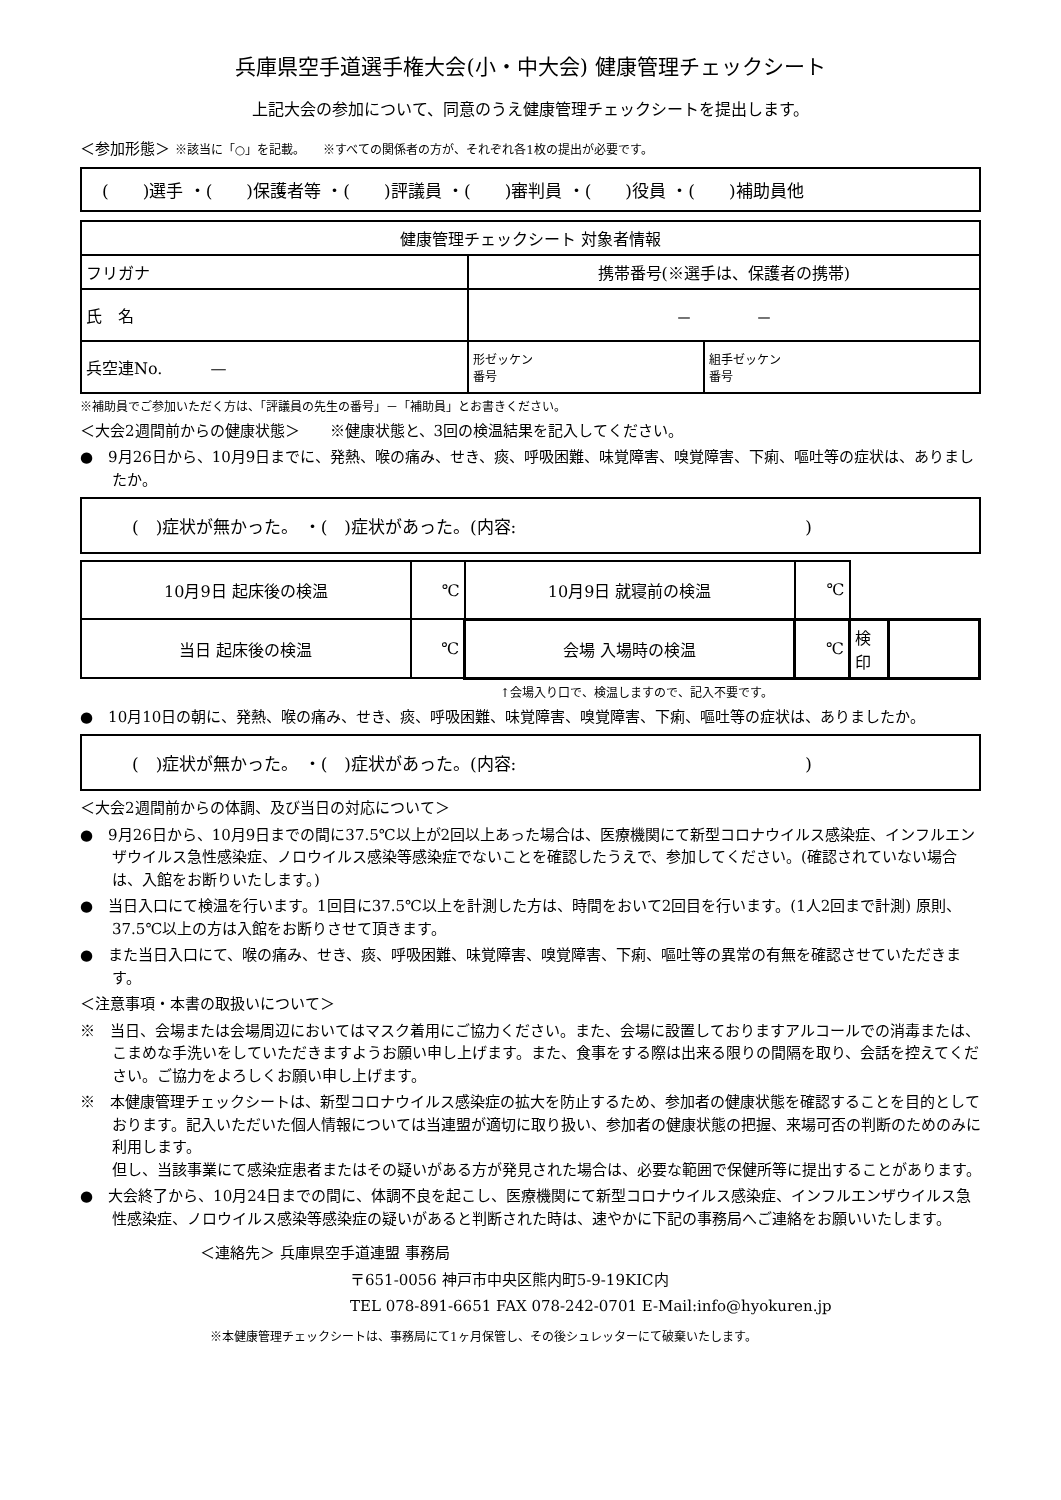兵庫県空手道選手権大会(小・中大会) 健康管理チェックシート
上記大会の参加について、同意のうえ健康管理チェックシートを提出します。
＜参加形態＞ ※該当に「○」を記載。　　※すべての関係者の方が、それぞれ各1枚の提出が必要です。
(　　)選手 ・(　　)保護者等 ・(　　)評議員 ・(　　)審判員 ・(　　)役員 ・(　　)補助員他
| 健康管理チェックシート 対象者情報 | | |
| フリガナ | 携帯番号(※選手は、保護者の携帯) | |
| 氏 名 | － － | |
| 兵空連No. — | 形ゼッケン 番号 | 組手ゼッケン 番号 |
※補助員でご参加いただく方は、「評議員の先生の番号」－「補助員」とお書きください。
＜大会2週間前からの健康状態＞　　※健康状態と、3回の検温結果を記入してください。
●　9月26日から、10月9日までに、発熱、喉の痛み、せき、痰、呼吸困難、味覚障害、嗅覚障害、下痢、嘔吐等の症状は、ありましたか。
(　)症状が無かった。 ・(　)症状があった。(内容:　　　　　　　　　　　　　　　　　)
| 10月9日 起床後の検温 | ℃ | 10月9日 就寝前の検温 | ℃ | | |
| 当日 起床後の検温 | ℃ | 会場 入場時の検温 | ℃ | 検印 | |
↑会場入り口で、検温しますので、記入不要です。
●　10月10日の朝に、発熱、喉の痛み、せき、痰、呼吸困難、味覚障害、嗅覚障害、下痢、嘔吐等の症状は、ありましたか。
(　)症状が無かった。 ・(　)症状があった。(内容:　　　　　　　　　　　　　　　　　)
＜大会2週間前からの体調、及び当日の対応について＞
●　9月26日から、10月9日までの間に37.5℃以上が2回以上あった場合は、医療機関にて新型コロナウイルス感染症、インフルエンザウイルス急性感染症、ノロウイルス感染等感染症でないことを確認したうえで、参加してください。(確認されていない場合は、入館をお断りいたします。)
●　当日入口にて検温を行います。1回目に37.5℃以上を計測した方は、時間をおいて2回目を行います。(1人2回まで計測) 原則、37.5℃以上の方は入館をお断りさせて頂きます。
●　また当日入口にて、喉の痛み、せき、痰、呼吸困難、味覚障害、嗅覚障害、下痢、嘔吐等の異常の有無を確認させていただきます。
＜注意事項・本書の取扱いについて＞
※　当日、会場または会場周辺においてはマスク着用にご協力ください。また、会場に設置しておりますアルコールでの消毒または、こまめな手洗いをしていただきますようお願い申し上げます。また、食事をする際は出来る限りの間隔を取り、会話を控えてください。ご協力をよろしくお願い申し上げます。
※　本健康管理チェックシートは、新型コロナウイルス感染症の拡大を防止するため、参加者の健康状態を確認することを目的としております。記入いただいた個人情報については当連盟が適切に取り扱い、参加者の健康状態の把握、来場可否の判断のためのみに利用します。
但し、当該事業にて感染症患者またはその疑いがある方が発見された場合は、必要な範囲で保健所等に提出することがあります。
●　大会終了から、10月24日までの間に、体調不良を起こし、医療機関にて新型コロナウイルス感染症、インフルエンザウイルス急性感染症、ノロウイルス感染等感染症の疑いがあると判断された時は、速やかに下記の事務局へご連絡をお願いいたします。
＜連絡先＞ 兵庫県空手道連盟 事務局
〒651-0056 神戸市中央区熊内町5-9-19KIC内
TEL 078-891-6651 FAX 078-242-0701 E-Mail:info@hyokuren.jp
※本健康管理チェックシートは、事務局にて1ヶ月保管し、その後シュレッターにて破棄いたします。